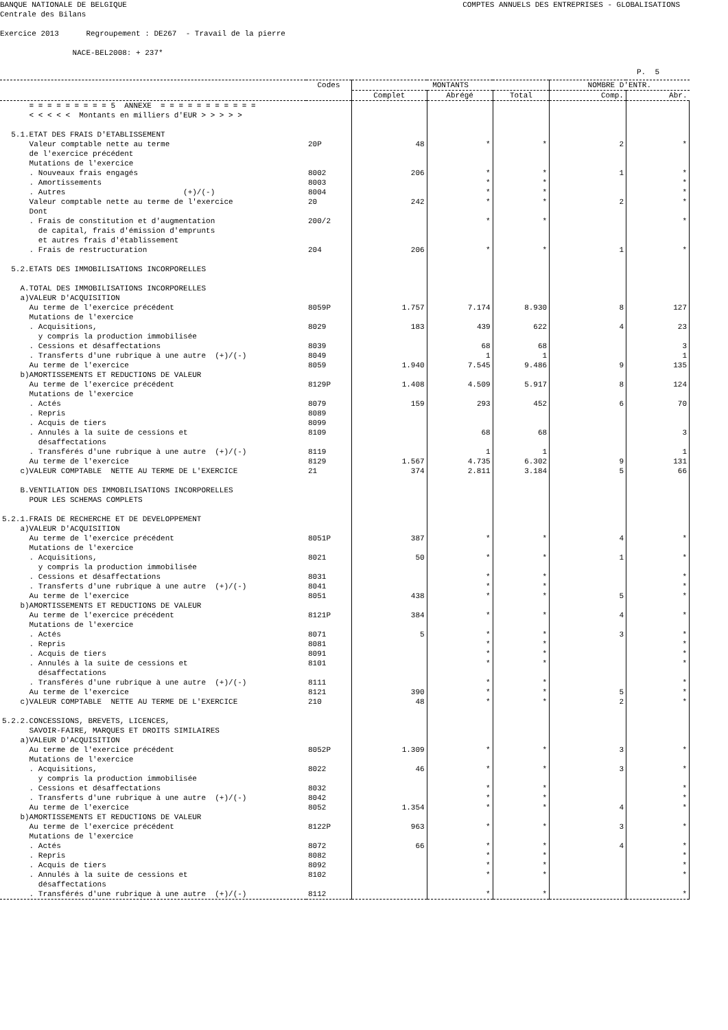BANQUE NATIONALE DE BELGIQUE COMPTES ANNUELS DES ENTREPRISES - GLOBALISATIONS
Centrale des Bilans
Exercice 2013 Regroupement : DE267 - Travail de la pierre
NACE-BEL2008: + 237*
P. 5
| | Codes | MONTANTS | | | NOMBRE D'ENTR. | |
| --- | --- | --- | --- | --- | --- | --- |
| | | Complet | Abrégé | Total | Comp. | Abr. |
| = = = = = = = = = 5 ANNEXE = = = = = = = = = = = < < < < < Montants en milliers d'EUR > > > > > 5.1.ETAT DES FRAIS D'ETABLISSEMENT | | | | | | |
| Valeur comptable nette au terme de l'exercice précédent | 20P | 48 | * | * | 2 | * |
| Mutations de l'exercice | | | | | | |
| . Nouveaux frais engagés | 8002 | 206 | * | * | 1 | * |
| . Amortissements | 8003 | | * | * | | * |
| . Autres (+)/(-) | 8004 | | * | * | | * |
| Valeur comptable nette au terme de l'exercice | 20 | 242 | * | * | 2 | * |
| Dont . Frais de constitution et d'augmentation de capital, frais d'émission d'emprunts et autres frais d'établissement | 200/2 | | * | * | | * |
| . Frais de restructuration | 204 | 206 | * | * | 1 | * |
| 5.2.ETATS DES IMMOBILISATIONS INCORPORELLES A.TOTAL DES IMMOBILISATIONS INCORPORELLES a)VALEUR D'ACQUISITION | | | | | | |
| Au terme de l'exercice précédent | 8059P | 1.757 | 7.174 | 8.930 | 8 | 127 |
| Mutations de l'exercice | | | | | | |
| . Acquisitions, y compris la production immobilisée | 8029 | 183 | 439 | 622 | 4 | 23 |
| . Cessions et désaffectations | 8039 | | 68 | 68 | | 3 |
| . Transferts d'une rubrique à une autre (+)/(-) | 8049 | | 1 | 1 | | 1 |
| Au terme de l'exercice | 8059 | 1.940 | 7.545 | 9.486 | 9 | 135 |
| b)AMORTISSEMENTS ET REDUCTIONS DE VALEUR | | | | | | |
| Au terme de l'exercice précédent | 8129P | 1.408 | 4.509 | 5.917 | 8 | 124 |
| Mutations de l'exercice | | | | | | |
| . Actés | 8079 | 159 | 293 | 452 | 6 | 70 |
| . Repris | 8089 | | | | | |
| . Acquis de tiers | 8099 | | | | | |
| . Annulés à la suite de cessions et désaffectations | 8109 | | 68 | 68 | | 3 |
| . Transférés d'une rubrique à une autre (+)/(-) | 8119 | | 1 | 1 | | 1 |
| Au terme de l'exercice | 8129 | 1.567 | 4.735 | 6.302 | 9 | 131 |
| c)VALEUR COMPTABLE NETTE AU TERME DE L'EXERCICE | 21 | 374 | 2.811 | 3.184 | 5 | 66 |
| B.VENTILATION DES IMMOBILISATIONS INCORPORELLES POUR LES SCHEMAS COMPLETS 5.2.1.FRAIS DE RECHERCHE ET DE DEVELOPPEMENT a)VALEUR D'ACQUISITION | | | | | | |
| Au terme de l'exercice précédent | 8051P | 387 | * | * | 4 | * |
| Mutations de l'exercice | | | | | | |
| . Acquisitions, y compris la production immobilisée | 8021 | 50 | * | * | 1 | * |
| . Cessions et désaffectations | 8031 | | * | * | | * |
| . Transferts d'une rubrique à une autre (+)/(-) | 8041 | | * | * | | * |
| Au terme de l'exercice | 8051 | 438 | * | * | 5 | * |
| b)AMORTISSEMENTS ET REDUCTIONS DE VALEUR | | | | | | |
| Au terme de l'exercice précédent | 8121P | 384 | * | * | 4 | * |
| Mutations de l'exercice | | | | | | |
| . Actés | 8071 | 5 | * | * | 3 | * |
| . Repris | 8081 | | * | * | | * |
| . Acquis de tiers | 8091 | | * | * | | * |
| . Annulés à la suite de cessions et désaffectations | 8101 | | * | * | | * |
| . Transférés d'une rubrique à une autre (+)/(-) | 8111 | | * | * | | * |
| Au terme de l'exercice | 8121 | 390 | * | * | 5 | * |
| c)VALEUR COMPTABLE NETTE AU TERME DE L'EXERCICE | 210 | 48 | * | * | 2 | * |
| 5.2.2.CONCESSIONS, BREVETS, LICENCES, SAVOIR-FAIRE, MARQUES ET DROITS SIMILAIRES a)VALEUR D'ACQUISITION | | | | | | |
| Au terme de l'exercice précédent | 8052P | 1.309 | * | * | 3 | * |
| Mutations de l'exercice | | | | | | |
| . Acquisitions, y compris la production immobilisée | 8022 | 46 | * | * | 3 | * |
| . Cessions et désaffectations | 8032 | | * | * | | * |
| . Transferts d'une rubrique à une autre (+)/(-) | 8042 | | * | * | | * |
| Au terme de l'exercice | 8052 | 1.354 | * | * | 4 | * |
| b)AMORTISSEMENTS ET REDUCTIONS DE VALEUR | | | | | | |
| Au terme de l'exercice précédent | 8122P | 963 | * | * | 3 | * |
| Mutations de l'exercice | | | | | | |
| . Actés | 8072 | 66 | * | * | 4 | * |
| . Repris | 8082 | | * | * | | * |
| . Acquis de tiers | 8092 | | * | * | | * |
| . Annulés à la suite de cessions et désaffectations | 8102 | | * | * | | * |
| . Transférés d'une rubrique à une autre (+)/(-) | 8112 | | * | * | | * |